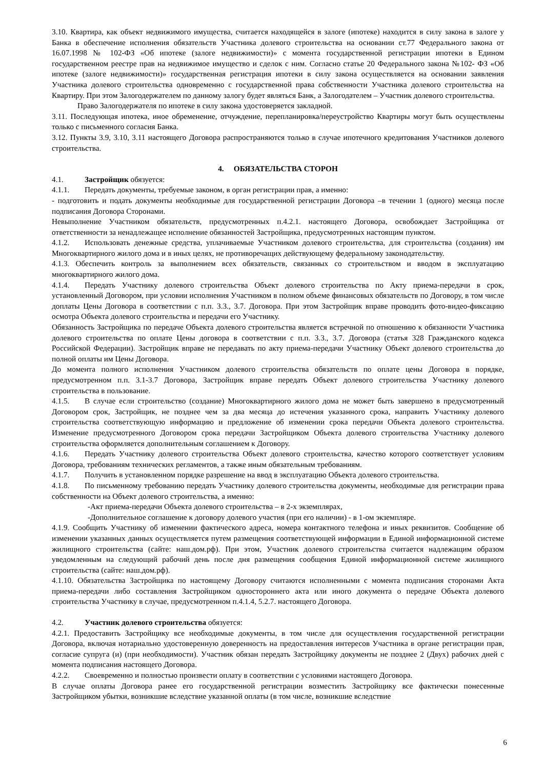3.10. Квартира, как объект недвижимого имущества, считается находящейся в залоге (ипотеке) находится в силу закона в залоге у Банка в обеспечение исполнения обязательств Участника долевого строительства на основании ст.77 Федерального закона от 16.07.1998 № 102-ФЗ «Об ипотеке (залоге недвижимости)» с момента государственной регистрации ипотеки в Едином государственном реестре прав на недвижимое имущество и сделок с ним. Согласно статье 20 Федерального закона №102- ФЗ «Об ипотеке (залоге недвижимости)» государственная регистрация ипотеки в силу закона осуществляется на основании заявления Участника долевого строительства одновременно с государственной права собственности Участника долевого строительства на Квартиру. При этом Залогодержателем по данному залогу будет являться Банк, а Залогодателем – Участник долевого строительства.
Право Залогодержателя по ипотеке в силу закона удостоверяется закладной.
3.11. Последующая ипотека, иное обременение, отчуждение, перепланировка/переустройство Квартиры могут быть осуществлены только с письменного согласия Банка.
3.12. Пункты 3.9, 3.10, 3.11 настоящего Договора распространяются только в случае ипотечного кредитования Участников долевого строительства.
4. ОБЯЗАТЕЛЬСТВА СТОРОН
4.1. Застройщик обязуется:
4.1.1. Передать документы, требуемые законом, в орган регистрации прав, а именно:
- подготовить и подать документы необходимые для государственной регистрации Договора –в течении 1 (одного) месяца после подписания Договора Сторонами.
Невыполнение Участником обязательств, предусмотренных п.4.2.1. настоящего Договора, освобождает Застройщика от ответственности за ненадлежащее исполнение обязанностей Застройщика, предусмотренных настоящим пунктом.
4.1.2. Использовать денежные средства, уплачиваемые Участником долевого строительства, для строительства (создания) им Многоквартирного жилого дома и в иных целях, не противоречащих действующему федеральному законодательству.
4.1.3. Обеспечить контроль за выполнением всех обязательств, связанных со строительством и вводом в эксплуатацию многоквартирного жилого дома.
4.1.4. Передать Участнику долевого строительства Объект долевого строительства по Акту приема-передачи в срок, установленный Договором, при условии исполнения Участником в полном объеме финансовых обязательств по Договору, в том числе доплаты Цены Договора в соответствии с п.п. 3.3., 3.7. Договора. При этом Застройщик вправе проводить фото-видео-фиксацию осмотра Объекта долевого строительства и передачи его Участнику.
Обязанность Застройщика по передаче Объекта долевого строительства является встречной по отношению к обязанности Участника долевого строительства по оплате Цены договора в соответствии с п.п. 3.3., 3.7. Договора (статья 328 Гражданского кодекса Российской Федерации). Застройщик вправе не передавать по акту приема-передачи Участнику Объект долевого строительства до полной оплаты им Цены Договора.
До момента полного исполнения Участником долевого строительства обязательств по оплате цены Договора в порядке, предусмотренном п.п. 3.1-3.7 Договора, Застройщик вправе передать Объект долевого строительства Участнику долевого строительства в пользование.
4.1.5. В случае если строительство (создание) Многоквартирного жилого дома не может быть завершено в предусмотренный Договором срок, Застройщик, не позднее чем за два месяца до истечения указанного срока, направить Участнику долевого строительства соответствующую информацию и предложение об изменении срока передачи Объекта долевого строительства. Изменение предусмотренного Договором срока передачи Застройщиком Объекта долевого строительства Участнику долевого строительства оформляется дополнительным соглашением к Договору.
4.1.6. Передать Участнику долевого строительства Объект долевого строительства, качество которого соответствует условиям Договора, требованиям технических регламентов, а также иным обязательным требованиям.
4.1.7. Получить в установленном порядке разрешение на ввод в эксплуатацию Объекта долевого строительства.
4.1.8. По письменному требованию передать Участнику долевого строительства документы, необходимые для регистрации права собственности на Объект долевого строительства, а именно:
-Акт приема-передачи Объекта долевого строительства – в 2-х экземплярах,
-Дополнительное соглашение к договору долевого участия (при его наличии) - в 1-ом экземпляре.
4.1.9. Сообщить Участнику об изменении фактического адреса, номера контактного телефона и иных реквизитов. Сообщение об изменении указанных данных осуществляется путем размещения соответствующей информации в Единой информационной системе жилищного строительства (сайте: наш.дом.рф). При этом, Участник долевого строительства считается надлежащим образом уведомленным на следующий рабочий день после дня размещения сообщения Единой информационной системе жилищного строительства (сайте: наш.дом.рф).
4.1.10. Обязательства Застройщика по настоящему Договору считаются исполненными с момента подписания сторонами Акта приема-передачи либо составления Застройщиком одностороннего акта или иного документа о передаче Объекта долевого строительства Участнику в случае, предусмотренном п.4.1.4, 5.2.7. настоящего Договора.
4.2. Участник долевого строительства обязуется:
4.2.1. Предоставить Застройщику все необходимые документы, в том числе для осуществления государственной регистрации Договора, включая нотариально удостоверенную доверенность на предоставления интересов Участника в органе регистрации прав, согласие супруга (и) (при необходимости). Участник обязан передать Застройщику документы не позднее 2 (Двух) рабочих дней с момента подписания настоящего Договора.
4.2.2. Своевременно и полностью произвести оплату в соответствии с условиями настоящего Договора.
В случае оплаты Договора ранее его государственной регистрации возместить Застройщику все фактически понесенные Застройщиком убытки, возникшие вследствие указанной оплаты (в том числе, возникшие вследствие
6